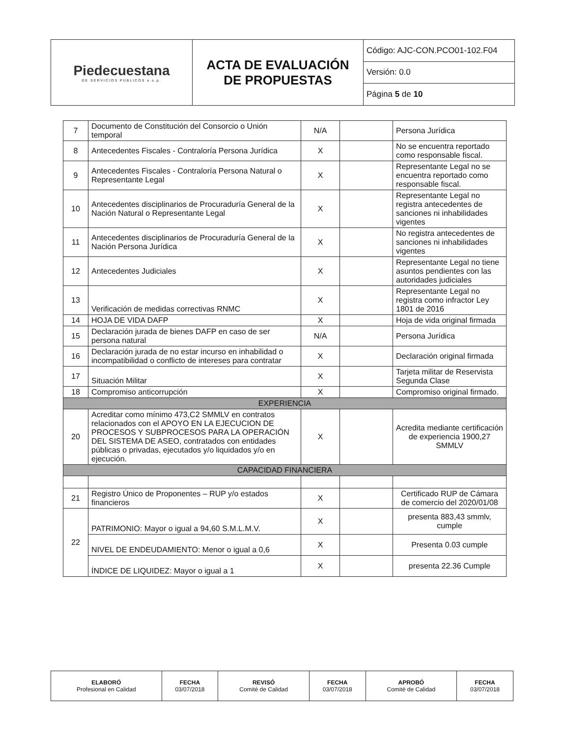| Piedecuestana DE SERVICIOS PÚBLICOS e.s.p. | ACTA DE EVALUACIÓN DE PROPUESTAS | Código: AJC-CON.PCO01-102.F04 |
| | | Versión: 0.0 |
| | | Página 5 de 10 |
| 7 | Documento de Constitución del Consorcio o Unión temporal | N/A | | Persona Jurídica |
| 8 | Antecedentes Fiscales - Contraloría Persona Jurídica | X | | No se encuentra reportado como responsable fiscal. |
| 9 | Antecedentes Fiscales - Contraloría Persona Natural o Representante Legal | X | | Representante Legal no se encuentra reportado como responsable fiscal. |
| 10 | Antecedentes disciplinarios de Procuraduría General de la Nación Natural o Representante Legal | X | | Representante Legal no registra antecedentes de sanciones ni inhabilidades vigentes |
| 11 | Antecedentes disciplinarios de Procuraduría General de la Nación Persona Jurídica | X | | No registra antecedentes de sanciones ni inhabilidades vigentes |
| 12 | Antecedentes Judiciales | X | | Representante Legal no tiene asuntos pendientes con las autoridades judiciales |
| 13 | Verificación de medidas correctivas RNMC | X | | Representante Legal no registra como infractor Ley 1801 de 2016 |
| 14 | HOJA DE VIDA DAFP | X | | Hoja de vida original firmada |
| 15 | Declaración jurada de bienes DAFP en caso de ser persona natural | N/A | | Persona Jurídica |
| 16 | Declaración jurada de no estar incurso en inhabilidad o incompatibilidad o conflicto de intereses para contratar | X | | Declaración original firmada |
| 17 | Situación Militar | X | | Tarjeta militar de Reservista Segunda Clase |
| 18 | Compromiso anticorrupción | X | | Compromiso original firmado. |
| EXPERIENCIA | | | | |
| 20 | Acreditar como mínimo 473,C2 SMMLV en contratos relacionados con el APOYO EN LA EJECUCION DE PROCESOS Y SUBPROCESOS PARA LA OPERACIÓN DEL SISTEMA DE ASEO, contratados con entidades públicas o privadas, ejecutados y/o liquidados y/o en ejecución. | X | | Acredita mediante certificación de experiencia 1900,27 SMMLV |
| CAPACIDAD FINANCIERA | | | | |
| 21 | Registro Único de Proponentes – RUP y/o estados financieros | X | | Certificado RUP de Cámara de comercio del 2020/01/08 |
| 22 | PATRIMONIO: Mayor o igual a 94,60 S.M.L.M.V. | X | | presenta 883,43 smmlv, cumple |
| | NIVEL DE ENDEUDAMIENTO: Menor o igual a 0,6 | X | | Presenta 0.03 cumple |
| | ÍNDICE DE LIQUIDEZ: Mayor o igual a 1 | X | | presenta 22.36 Cumple |
| ELABORÓ Profesional en Calidad | FECHA 03/07/2018 | REVISÓ Comité de Calidad | FECHA 03/07/2018 | APROBÓ Comité de Calidad | FECHA 03/07/2018 |